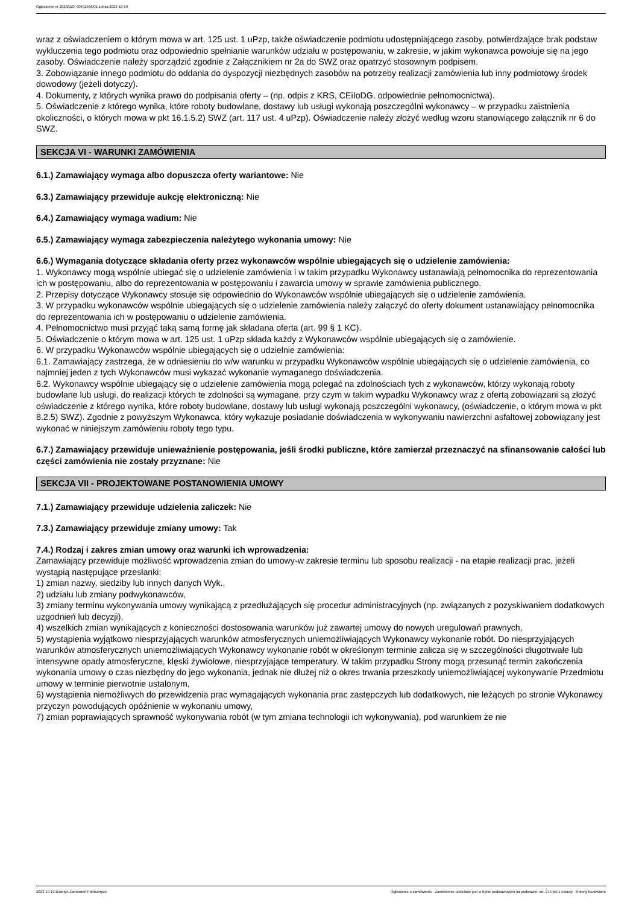Ogłoszenie nr 2023/BZP 00452566/01 z dnia 2023-10-19
wraz z oświadczeniem o którym mowa w art. 125 ust. 1 uPzp, także oświadczenie podmiotu udostępniającego zasoby, potwierdzające brak podstaw wykluczenia tego podmiotu oraz odpowiednio spełnianie warunków udziału w postępowaniu, w zakresie, w jakim wykonawca powołuje się na jego zasoby. Oświadczenie należy sporządzić zgodnie z Załącznikiem nr 2a do SWZ oraz opatrzyć stosownym podpisem.
3. Zobowiązanie innego podmiotu do oddania do dyspozycji niezbędnych zasobów na potrzeby realizacji zamówienia lub inny podmiotowy środek dowodowy (jeżeli dotyczy).
4. Dokumenty, z których wynika prawo do podpisania oferty – (np. odpis z KRS, CEiIoDG, odpowiednie pełnomocnictwa).
5. Oświadczenie z którego wynika, które roboty budowlane, dostawy lub usługi wykonają poszczególni wykonawcy – w przypadku zaistnienia okoliczności, o których mowa w pkt 16.1.5.2) SWZ (art. 117 ust. 4 uPzp). Oświadczenie należy złożyć według wzoru stanowiącego załącznik nr 6 do SWZ.
SEKCJA VI - WARUNKI ZAMÓWIENIA
6.1.) Zamawiający wymaga albo dopuszcza oferty wariantowe: Nie
6.3.) Zamawiający przewiduje aukcję elektroniczną: Nie
6.4.) Zamawiający wymaga wadium: Nie
6.5.) Zamawiający wymaga zabezpieczenia należytego wykonania umowy: Nie
6.6.) Wymagania dotyczące składania oferty przez wykonawców wspólnie ubiegających się o udzielenie zamówienia:
1. Wykonawcy mogą wspólnie ubiegać się o udzielenie zamówienia i w takim przypadku Wykonawcy ustanawiają pełnomocnika do reprezentowania ich w postępowaniu, albo do reprezentowania w postępowaniu i zawarcia umowy w sprawie zamówienia publicznego.
2. Przepisy dotyczące Wykonawcy stosuje się odpowiednio do Wykonawców wspólnie ubiegających się o udzielenie zamówienia.
3. W przypadku wykonawców wspólnie ubiegających się o udzielenie zamówienia należy załączyć do oferty dokument ustanawiający pełnomocnika do reprezentowania ich w postępowaniu o udzielenie zamówienia.
4. Pełnomocnictwo musi przyjąć taką samą formę jak składana oferta (art. 99 § 1 KC).
5. Oświadczenie o którym mowa w art. 125 ust. 1 uPzp składa każdy z Wykonawców wspólnie ubiegających się o zamówienie.
6. W przypadku Wykonawców wspólnie ubiegających się o udzielnie zamówienia:
6.1. Zamawiający zastrzega, że w odniesieniu do w/w warunku w przypadku Wykonawców wspólnie ubiegających się o udzielenie zamówienia, co najmniej jeden z tych Wykonawców musi wykazać wykonanie wymaganego doświadczenia.
6.2. Wykonawcy wspólnie ubiegający się o udzielenie zamówienia mogą polegać na zdolnościach tych z wykonawców, którzy wykonają roboty budowlane lub usługi, do realizacji których te zdolności są wymagane, przy czym w takim wypadku Wykonawcy wraz z ofertą zobowiązani są złożyć oświadczenie z którego wynika, które roboty budowlane, dostawy lub usługi wykonają poszczególni wykonawcy, (oświadczenie, o którym mowa w pkt 8.2.5) SWZ). Zgodnie z powyższym Wykonawca, który wykazuje posiadanie doświadczenia w wykonywaniu nawierzchni asfaltowej zobowiązany jest wykonać w niniejszym zamówieniu roboty tego typu.
6.7.) Zamawiający przewiduje unieważnienie postępowania, jeśli środki publiczne, które zamierzał przeznaczyć na sfinansowanie całości lub części zamówienia nie zostały przyznane: Nie
SEKCJA VII - PROJEKTOWANE POSTANOWIENIA UMOWY
7.1.) Zamawiający przewiduje udzielenia zaliczek: Nie
7.3.) Zamawiający przewiduje zmiany umowy: Tak
7.4.) Rodzaj i zakres zmian umowy oraz warunki ich wprowadzenia:
Zamawiający przewiduje możliwość wprowadzenia zmian do umowy-w zakresie terminu lub sposobu realizacji - na etapie realizacji prac, jeżeli wystąpią następujące przesłanki:
1) zmian nazwy, siedziby lub innych danych Wyk.,
2) udziału lub zmiany podwykonawców,
3) zmiany terminu wykonywania umowy wynikającą z przedłużających się procedur administracyjnych (np. związanych z pozyskiwaniem dodatkowych uzgodnień lub decyzji),
4) wszelkich zmian wynikających z konieczności dostosowania warunków już zawartej umowy do nowych uregulowań prawnych,
5) wystąpienia wyjątkowo niesprzyjających warunków atmosferycznych uniemożliwiających Wykonawcy wykonanie robót. Do niesprzyjających warunków atmosferycznych uniemożliwiających Wykonawcy wykonanie robót w określonym terminie zalicza się w szczególności długotrwałe lub intensywne opady atmosferyczne, klęski żywiołowe, niesprzyjające temperatury. W takim przypadku Strony mogą przesunąć termin zakończenia wykonania umowy o czas niezbędny do jego wykonania, jednak nie dłużej niż o okres trwania przeszkody uniemożliwiającej wykonywanie Przedmiotu umowy w terminie pierwotnie ustalonym,
6) wystąpienia niemożliwych do przewidzenia prac wymagających wykonania prac zastępczych lub dodatkowych, nie leżących po stronie Wykonawcy przyczyn powodujących opóźnienie w wykonaniu umowy,
7) zmian poprawiających sprawność wykonywania robót (w tym zmiana technologii ich wykonywania), pod warunkiem że nie
2023-10-19 Biuletyn Zamówień Publicznych Ogłoszenie o zamówieniu - Zamówienie udzielane jest w trybie podstawowym na podstawie: art. 275 pkt 1 ustawy - Roboty budowlane